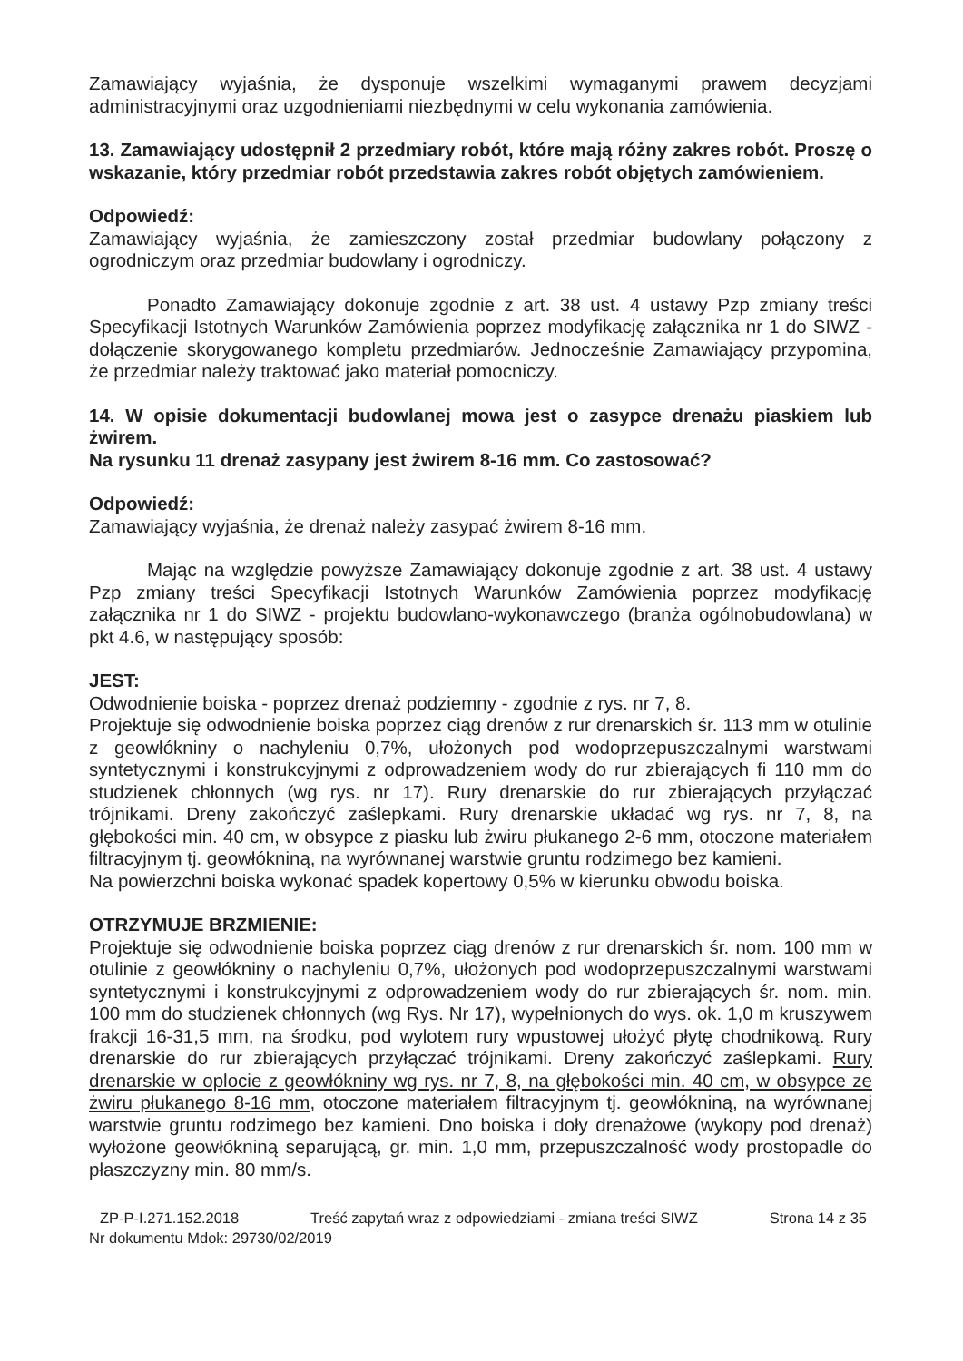Zamawiający wyjaśnia, że dysponuje wszelkimi wymaganymi prawem decyzjami administracyjnymi oraz uzgodnieniami niezbędnymi w celu wykonania zamówienia.
13. Zamawiający udostępnił 2 przedmiary robót, które mają różny zakres robót. Proszę o wskazanie, który przedmiar robót przedstawia zakres robót objętych zamówieniem.
Odpowiedź:
Zamawiający wyjaśnia, że zamieszczony został przedmiar budowlany połączony z ogrodniczym oraz przedmiar budowlany i ogrodniczy.
Ponadto Zamawiający dokonuje zgodnie z art. 38 ust. 4 ustawy Pzp zmiany treści Specyfikacji Istotnych Warunków Zamówienia poprzez modyfikację załącznika nr 1 do SIWZ - dołączenie skorygowanego kompletu przedmiarów. Jednocześnie Zamawiający przypomina, że przedmiar należy traktować jako materiał pomocniczy.
14. W opisie dokumentacji budowlanej mowa jest o zasypce drenażu piaskiem lub żwirem.
Na rysunku 11 drenaż zasypany jest żwirem 8-16 mm. Co zastosować?
Odpowiedź:
Zamawiający wyjaśnia, że drenaż należy zasypać żwirem 8-16 mm.
Mając na względzie powyższe Zamawiający dokonuje zgodnie z art. 38 ust. 4 ustawy Pzp zmiany treści Specyfikacji Istotnych Warunków Zamówienia poprzez modyfikację załącznika nr 1 do SIWZ - projektu budowlano-wykonawczego (branża ogólnobudowlana) w pkt 4.6, w następujący sposób:
JEST:
Odwodnienie boiska - poprzez drenaż podziemny - zgodnie z rys. nr 7, 8.
Projektuje się odwodnienie boiska poprzez ciąg drenów z rur drenarskich śr. 113 mm w otulinie z geowłókniny o nachyleniu 0,7%, ułożonych pod wodoprzepuszczalnymi warstwami syntetycznymi i konstrukcyjnymi z odprowadzeniem wody do rur zbierających fi 110 mm do studzienek chłonnych (wg rys. nr 17). Rury drenarskie do rur zbierających przyłączać trójnikami. Dreny zakończyć zaślepkami. Rury drenarskie układać wg rys. nr 7, 8, na głębokości min. 40 cm, w obsypce z piasku lub żwiru płukanego 2-6 mm, otoczone materiałem filtracyjnym tj. geowłókniną, na wyrównanej warstwie gruntu rodzimego bez kamieni.
Na powierzchni boiska wykonać spadek kopertowy 0,5% w kierunku obwodu boiska.
OTRZYMUJE BRZMIENIE:
Projektuje się odwodnienie boiska poprzez ciąg drenów z rur drenarskich śr. nom. 100 mm w otulinie z geowłókniny o nachyleniu 0,7%, ułożonych pod wodoprzepuszczalnymi warstwami syntetycznymi i konstrukcyjnymi z odprowadzeniem wody do rur zbierających śr. nom. min. 100 mm do studzienek chłonnych (wg Rys. Nr 17), wypełnionych do wys. ok. 1,0 m kruszywem frakcji 16-31,5 mm, na środku, pod wylotem rury wpustowej ułożyć płytę chodnikową. Rury drenarskie do rur zbierających przyłączać trójnikami. Dreny zakończyć zaślepkami. Rury drenarskie w oplocie z geowłókniny wg rys. nr 7, 8, na głębokości min. 40 cm, w obsypce ze żwiru płukanego 8-16 mm, otoczone materiałem filtracyjnym tj. geowłókniną, na wyrównanej warstwie gruntu rodzimego bez kamieni. Dno boiska i doły drenażowe (wykopy pod drenaż) wyłożone geowłókniną separującą, gr. min. 1,0 mm, przepuszczalność wody prostopadle do płaszczyzny min. 80 mm/s.
ZP-P-I.271.152.2018 Treść zapytań wraz z odpowiedziami - zmiana treści SIWZ Strona 14 z 35
Nr dokumentu Mdok: 29730/02/2019